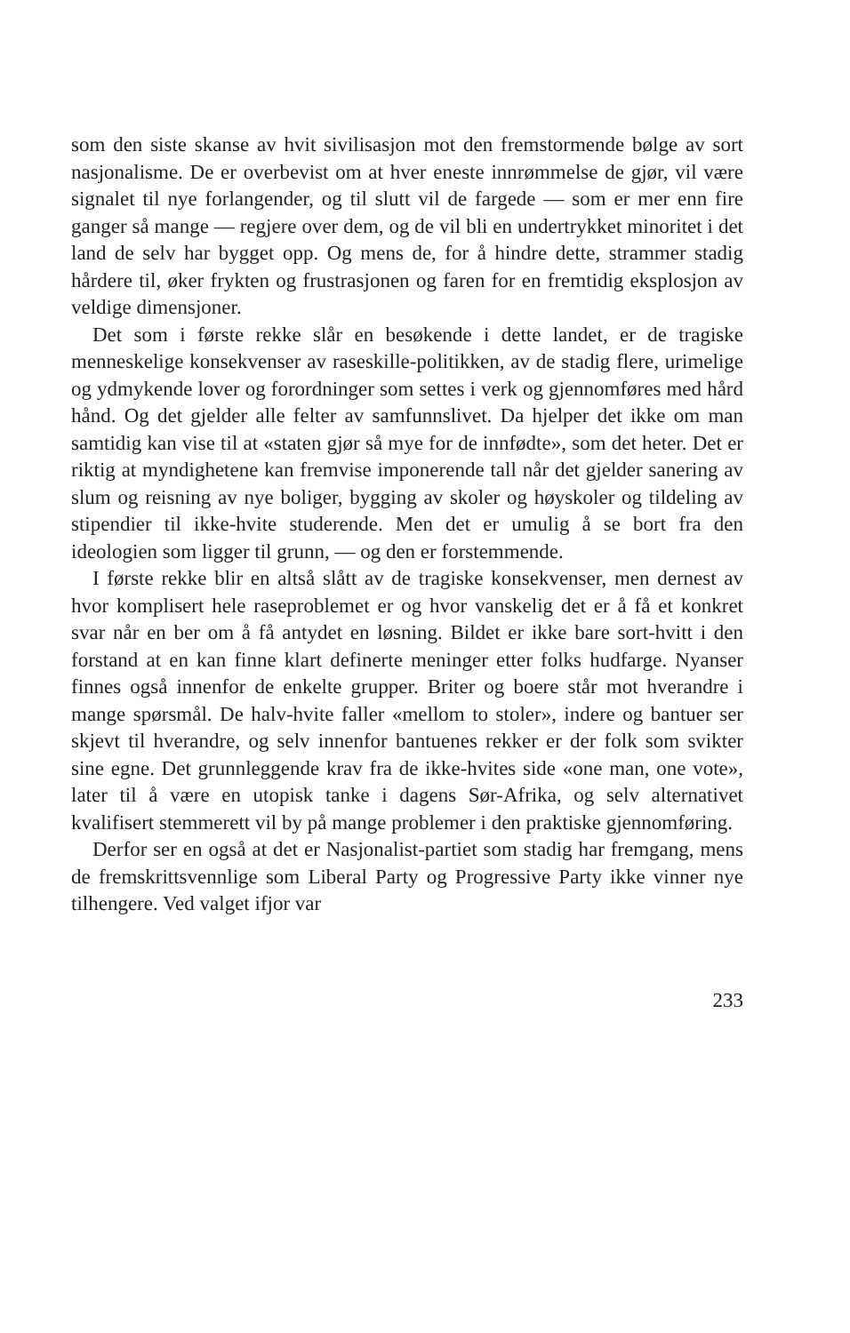som den siste skanse av hvit sivilisasjon mot den fremstormende bølge av sort nasjonalisme. De er overbevist om at hver eneste innrømmelse de gjør, vil være signalet til nye forlangender, og til slutt vil de fargede — som er mer enn fire ganger så mange — regjere over dem, og de vil bli en undertrykket minoritet i det land de selv har bygget opp. Og mens de, for å hindre dette, strammer stadig hårdere til, øker frykten og frustrasjonen og faren for en fremtidig eksplosjon av veldige dimensjoner.
Det som i første rekke slår en besøkende i dette landet, er de tragiske menneskelige konsekvenser av raseskille-politikken, av de stadig flere, urimelige og ydmykende lover og forordninger som settes i verk og gjennomføres med hård hånd. Og det gjelder alle felter av samfunnslivet. Da hjelper det ikke om man samtidig kan vise til at «staten gjør så mye for de innfødte», som det heter. Det er riktig at myndighetene kan fremvise imponerende tall når det gjelder sanering av slum og reisning av nye boliger, bygging av skoler og høyskoler og tildeling av stipendier til ikke-hvite studerende. Men det er umulig å se bort fra den ideologien som ligger til grunn, — og den er forstemmende.
I første rekke blir en altså slått av de tragiske konsekvenser, men dernest av hvor komplisert hele raseproblemet er og hvor vanskelig det er å få et konkret svar når en ber om å få antydet en løsning. Bildet er ikke bare sort-hvitt i den forstand at en kan finne klart definerte meninger etter folks hudfarge. Nyanser finnes også innenfor de enkelte grupper. Briter og boere står mot hverandre i mange spørsmål. De halv-hvite faller «mellom to stoler», indere og bantuer ser skjevt til hverandre, og selv innenfor bantuenes rekker er der folk som svikter sine egne. Det grunnleggende krav fra de ikke-hvites side «one man, one vote», later til å være en utopisk tanke i dagens Sør-Afrika, og selv alternativet kvalifisert stemmerett vil by på mange problemer i den praktiske gjennomføring.
Derfor ser en også at det er Nasjonalist-partiet som stadig har fremgang, mens de fremskrittsvennlige som Liberal Party og Progressive Party ikke vinner nye tilhengere. Ved valget ifjor var
233